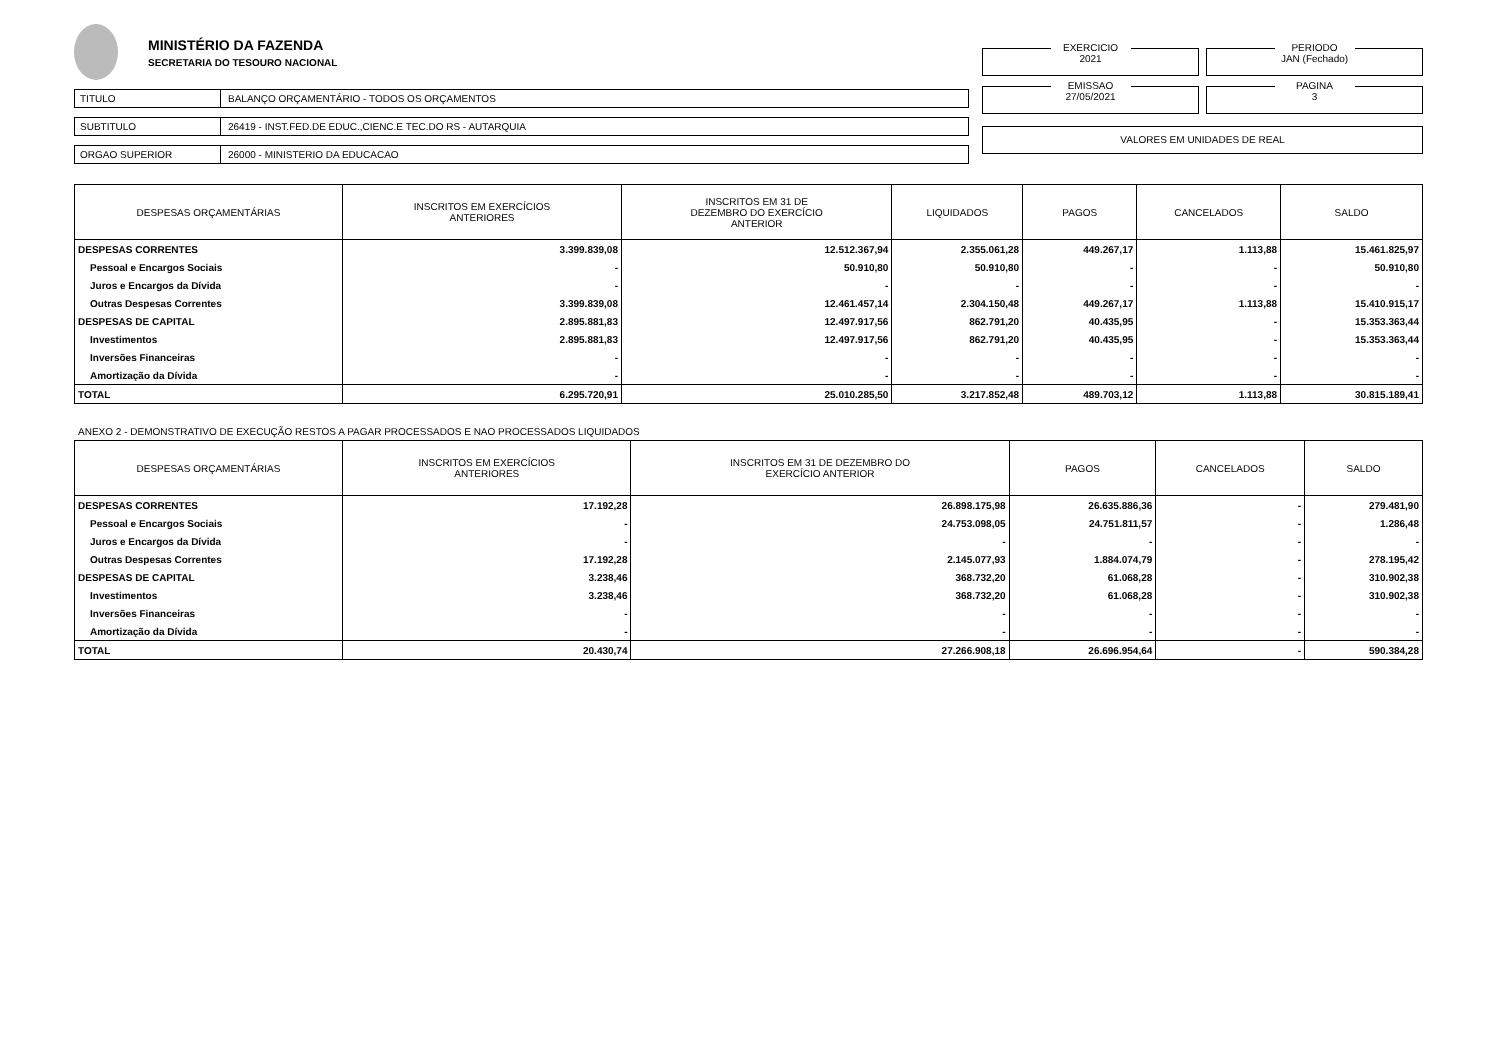MINISTÉRIO DA FAZENDA
SECRETARIA DO TESOURO NACIONAL
TITULO BALANÇO ORÇAMENTÁRIO - TODOS OS ORÇAMENTOS
SUBTITULO 26419 - INST.FED.DE EDUC.,CIENC.E TEC.DO RS - AUTARQUIA
ORGAO SUPERIOR 26000 - MINISTERIO DA EDUCACAO
EXERCICIO
2021
PERIODO
JAN (Fechado)
EMISSAO
27/05/2021
PAGINA
3
VALORES EM UNIDADES DE REAL
| DESPESAS ORÇAMENTÁRIAS | INSCRITOS EM EXERCÍCIOS ANTERIORES | INSCRITOS EM 31 DE DEZEMBRO DO EXERCÍCIO ANTERIOR | LIQUIDADOS | PAGOS | CANCELADOS | SALDO |
| --- | --- | --- | --- | --- | --- | --- |
| DESPESAS CORRENTES | 3.399.839,08 | 12.512.367,94 | 2.355.061,28 | 449.267,17 | 1.113,88 | 15.461.825,97 |
| Pessoal e Encargos Sociais | - | 50.910,80 | 50.910,80 | - | - | 50.910,80 |
| Juros e Encargos da Dívida | - | - | - | - | - | - |
| Outras Despesas Correntes | 3.399.839,08 | 12.461.457,14 | 2.304.150,48 | 449.267,17 | 1.113,88 | 15.410.915,17 |
| DESPESAS DE CAPITAL | 2.895.881,83 | 12.497.917,56 | 862.791,20 | 40.435,95 | - | 15.353.363,44 |
| Investimentos | 2.895.881,83 | 12.497.917,56 | 862.791,20 | 40.435,95 | - | 15.353.363,44 |
| Inversões Financeiras | - | - | - | - | - | - |
| Amortização da Dívida | - | - | - | - | - | - |
| TOTAL | 6.295.720,91 | 25.010.285,50 | 3.217.852,48 | 489.703,12 | 1.113,88 | 30.815.189,41 |
ANEXO 2 - DEMONSTRATIVO DE EXECUÇÃO RESTOS A PAGAR PROCESSADOS E NAO PROCESSADOS LIQUIDADOS
| DESPESAS ORÇAMENTÁRIAS | INSCRITOS EM EXERCÍCIOS ANTERIORES | INSCRITOS EM 31 DE DEZEMBRO DO EXERCÍCIO ANTERIOR | PAGOS | CANCELADOS | SALDO |
| --- | --- | --- | --- | --- | --- |
| DESPESAS CORRENTES | 17.192,28 | 26.898.175,98 | 26.635.886,36 | - | 279.481,90 |
| Pessoal e Encargos Sociais | - | 24.753.098,05 | 24.751.811,57 | - | 1.286,48 |
| Juros e Encargos da Dívida | - | - | - | - | - |
| Outras Despesas Correntes | 17.192,28 | 2.145.077,93 | 1.884.074,79 | - | 278.195,42 |
| DESPESAS DE CAPITAL | 3.238,46 | 368.732,20 | 61.068,28 | - | 310.902,38 |
| Investimentos | 3.238,46 | 368.732,20 | 61.068,28 | - | 310.902,38 |
| Inversões Financeiras | - | - | - | - | - |
| Amortização da Dívida | - | - | - | - | - |
| TOTAL | 20.430,74 | 27.266.908,18 | 26.696.954,64 | - | 590.384,28 |